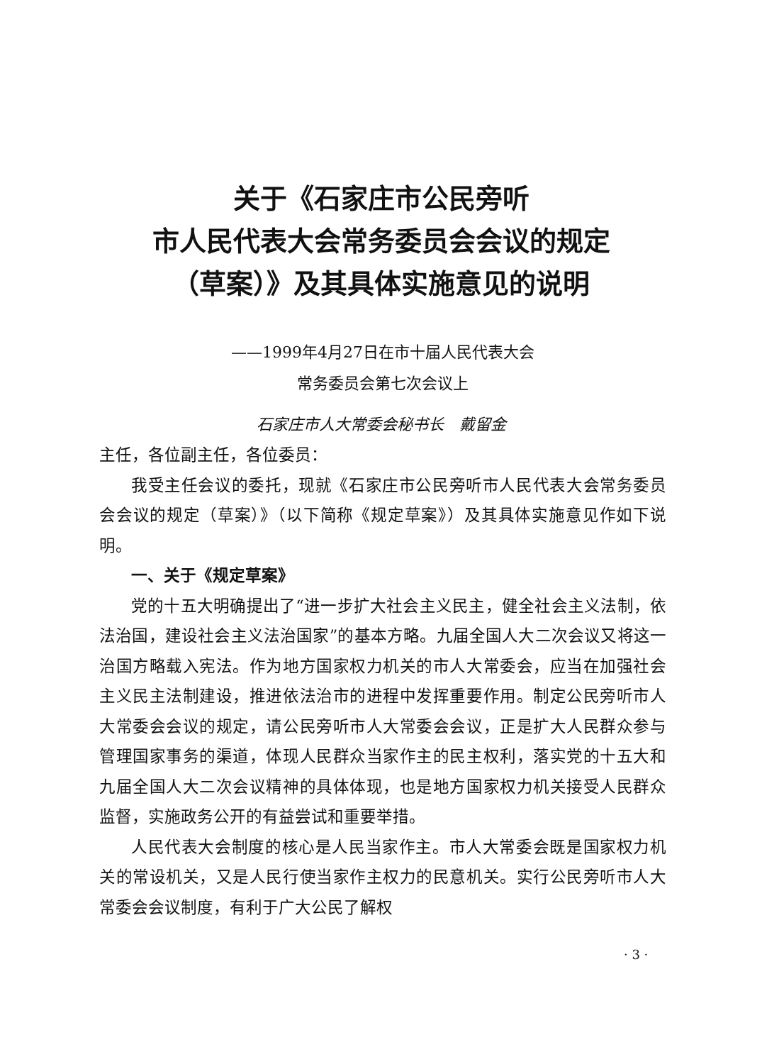关于《石家庄市公民旁听
市人民代表大会常务委员会会议的规定
（草案）》及其具体实施意见的说明
——1999年4月27日在市十届人民代表大会
常务委员会第七次会议上
石家庄市人大常委会秘书长　戴留金
主任，各位副主任，各位委员：
我受主任会议的委托，现就《石家庄市公民旁听市人民代表大会常务委员会会议的规定（草案）》（以下简称《规定草案》）及其具体实施意见作如下说明。
一、关于《规定草案》
党的十五大明确提出了“进一步扩大社会主义民主，健全社会主义法制，依法治国，建设社会主义法治国家”的基本方略。九届全国人大二次会议又将这一治国方略载入宪法。作为地方国家权力机关的市人大常委会，应当在加强社会主义民主法制建设，推进依法治市的进程中发挥重要作用。制定公民旁听市人大常委会会议的规定，请公民旁听市人大常委会会议，正是扩大人民群众参与管理国家事务的渠道，体现人民群众当家作主的民主权利，落实党的十五大和九届全国人大二次会议精神的具体体现，也是地方国家权力机关接受人民群众监督，实施政务公开的有益尝试和重要举措。
人民代表大会制度的核心是人民当家作主。市人大常委会既是国家权力机关的常设机关，又是人民行使当家作主权力的民意机关。实行公民旁听市人大常委会会议制度，有利于广大公民了解权
· 3 ·